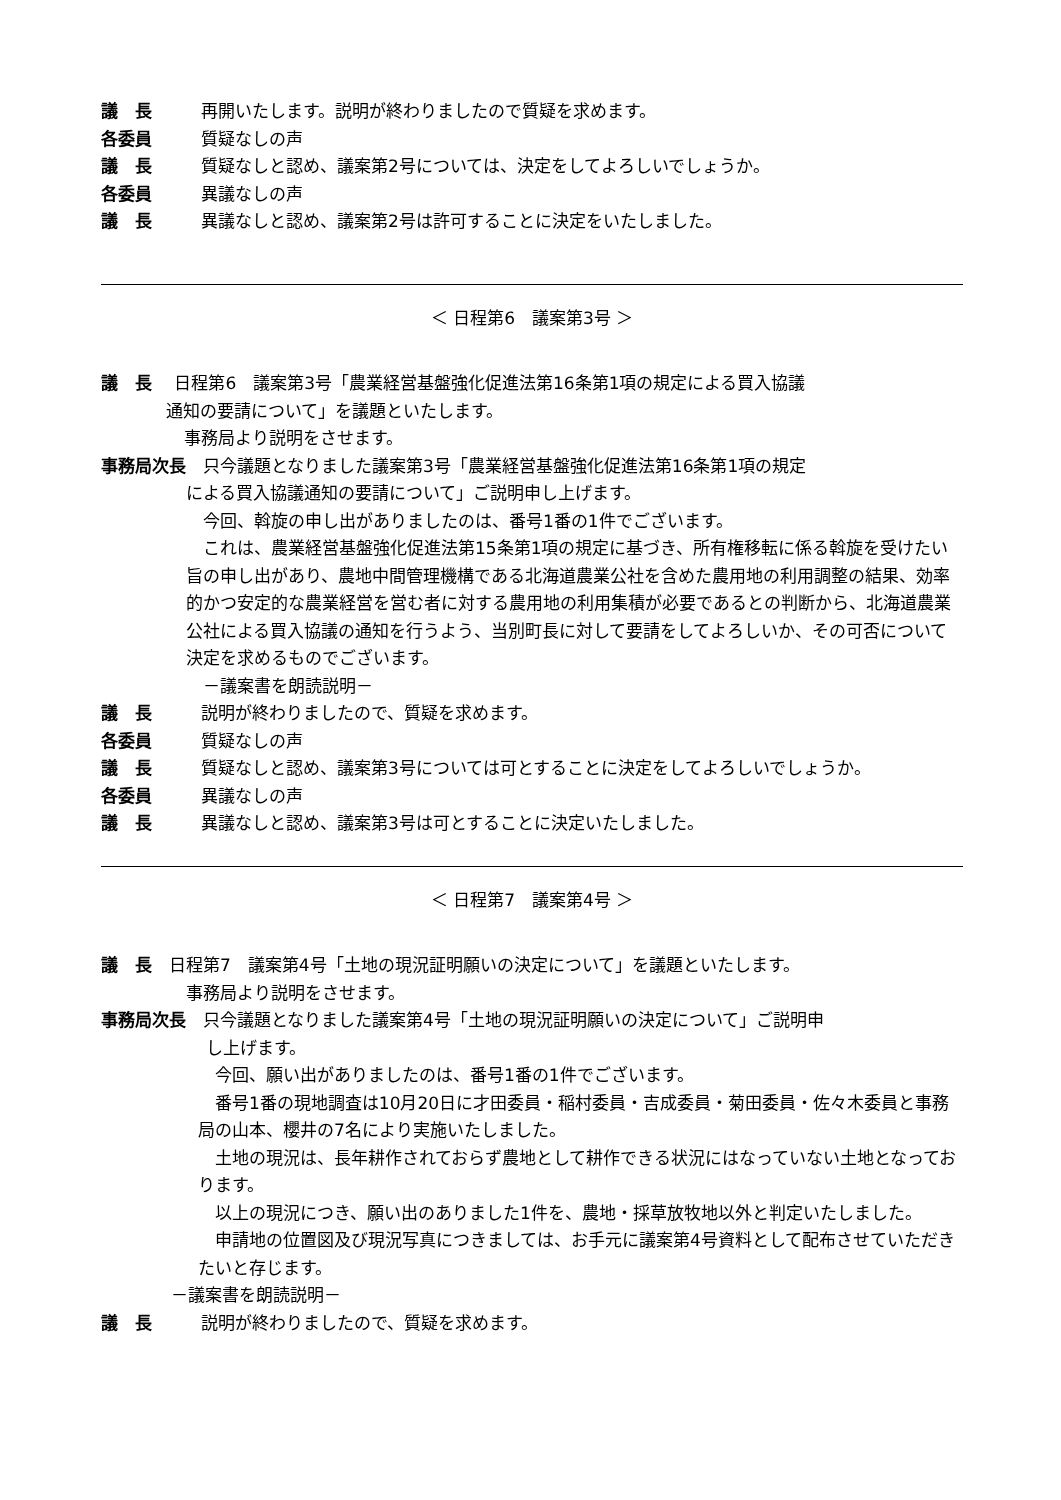議　長 再開いたします。説明が終わりましたので質疑を求めます。
各委員 質疑なしの声
議　長 質疑なしと認め、議案第2号については、決定をしてよろしいでしょうか。
各委員 異議なしの声
議　長 異議なしと認め、議案第2号は許可することに決定をいたしました。
＜ 日程第6　議案第3号 ＞
議　長　 日程第6　議案第3号「農業経営基盤強化促進法第16条第1項の規定による買入協議
通知の要請について」を議題といたします。
事務局より説明をさせます。
事務局次長　只今議題となりました議案第3号「農業経営基盤強化促進法第16条第1項の規定
による買入協議通知の要請について」ご説明申し上げます。
　今回、斡旋の申し出がありましたのは、番号1番の1件でございます。
　これは、農業経営基盤強化促進法第15条第1項の規定に基づき、所有権移転に係る斡旋を受けたい旨の申し出があり、農地中間管理機構である北海道農業公社を含めた農用地の利用調整の結果、効率的かつ安定的な農業経営を営む者に対する農用地の利用集積が必要であるとの判断から、北海道農業公社による買入協議の通知を行うよう、当別町長に対して要請をしてよろしいか、その可否について決定を求めるものでございます。
　－議案書を朗読説明－
議　長 説明が終わりましたので、質疑を求めます。
各委員 質疑なしの声
議　長 質疑なしと認め、議案第3号については可とすることに決定をしてよろしいでしょうか。
各委員 異議なしの声
議　長 異議なしと認め、議案第3号は可とすることに決定いたしました。
＜ 日程第7　議案第4号 ＞
議　長　日程第7　議案第4号「土地の現況証明願いの決定について」を議題といたします。
事務局より説明をさせます。
事務局次長　只今議題となりました議案第4号「土地の現況証明願いの決定について」ご説明申
し上げます。
　今回、願い出がありましたのは、番号1番の1件でございます。
　番号1番の現地調査は10月20日に才田委員・稲村委員・吉成委員・菊田委員・佐々木委員と事務局の山本、櫻井の7名により実施いたしました。
　土地の現況は、長年耕作されておらず農地として耕作できる状況にはなっていない土地となっております。
　以上の現況につき、願い出のありました1件を、農地・採草放牧地以外と判定いたしました。
　申請地の位置図及び現況写真につきましては、お手元に議案第4号資料として配布させていただきたいと存じます。
－議案書を朗読説明－
議　長 説明が終わりましたので、質疑を求めます。